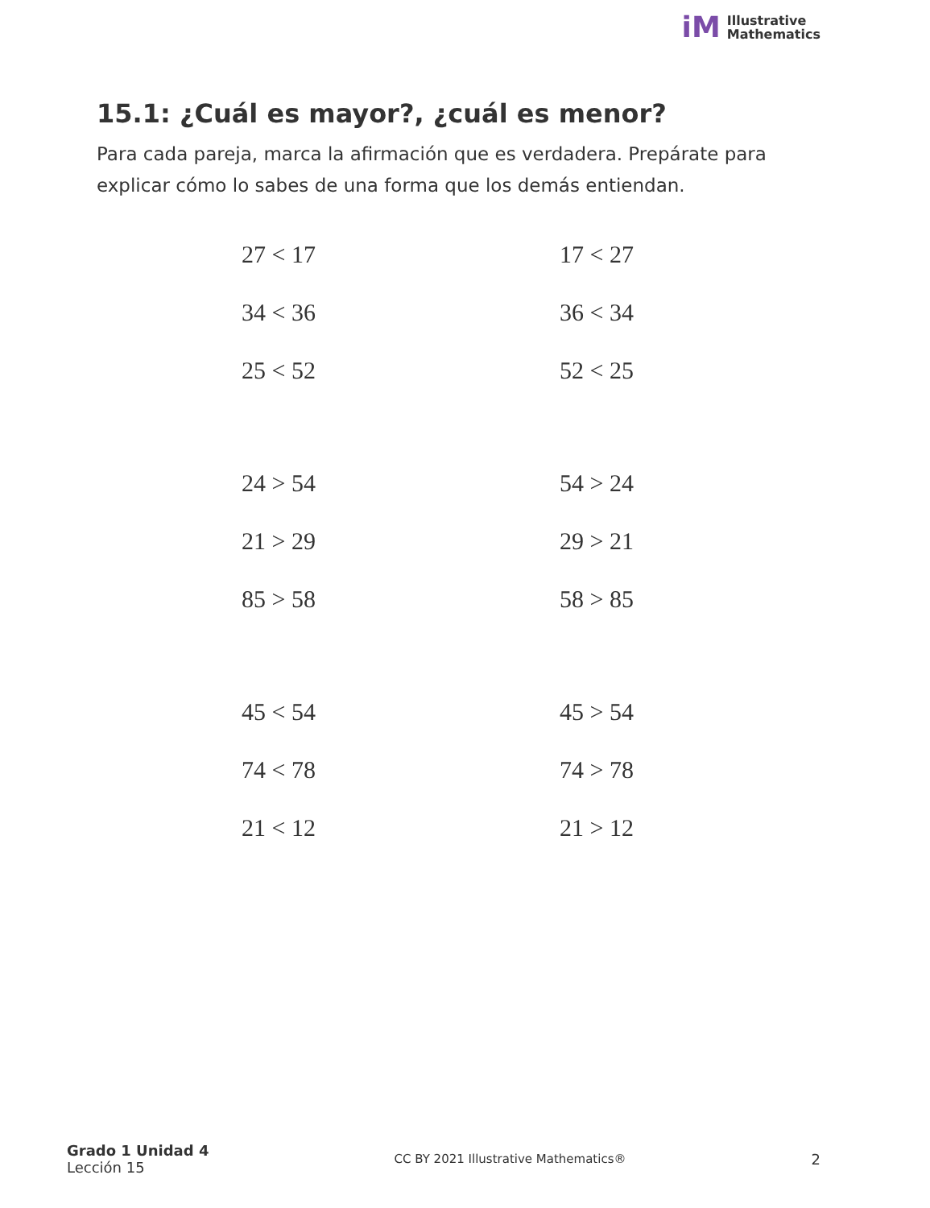iM
Illustrative
Mathematics
15.1: ¿Cuál es mayor?, ¿cuál es menor?
Para cada pareja, marca la afirmación que es verdadera. Prepárate para explicar cómo lo sabes de una forma que los demás entiendan.
27 < 17 17 < 27
34 < 36 36 < 34
25 < 52 52 < 25
24 > 54 54 > 24
21 > 29 29 > 21
85 > 58 58 > 85
45 < 54 45 > 54
74 < 78 74 > 78
21 < 12 21 > 12
Grado 1 Unidad 4
Lección 15
CC BY 2021 Illustrative Mathematics®
2